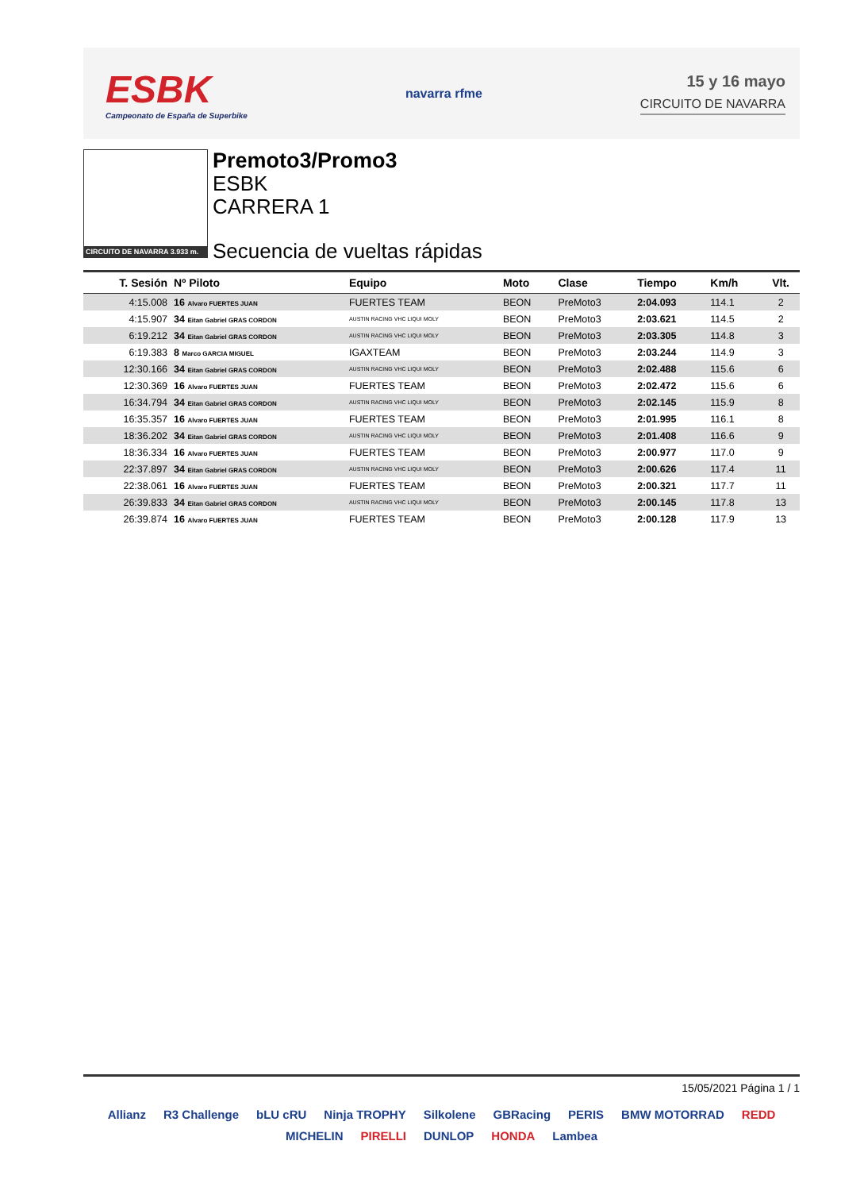ESBK
Campeonato de España de Superbike
navarra rfme
15 y 16 mayo
CIRCUITO DE NAVARRA
CIRCUITO DE NAVARRA 3.933 m.
Premoto3/Promo3
ESBK
CARRERA 1
Secuencia de vueltas rápidas
| T. Sesión | Nº Piloto | Equipo | Moto | Clase | Tiempo | Km/h | Vlt. |
| --- | --- | --- | --- | --- | --- | --- | --- |
| 4:15.008 | 16 Alvaro FUERTES JUAN | FUERTES TEAM | BEON | PreMoto3 | 2:04.093 | 114.1 | 2 |
| 4:15.907 | 34 Eitan Gabriel GRAS CORDON | AUSTIN RACING VHC LIQUI MOLY | BEON | PreMoto3 | 2:03.621 | 114.5 | 2 |
| 6:19.212 | 34 Eitan Gabriel GRAS CORDON | AUSTIN RACING VHC LIQUI MOLY | BEON | PreMoto3 | 2:03.305 | 114.8 | 3 |
| 6:19.383 | 8 Marco GARCIA MIGUEL | IGAXTEAM | BEON | PreMoto3 | 2:03.244 | 114.9 | 3 |
| 12:30.166 | 34 Eitan Gabriel GRAS CORDON | AUSTIN RACING VHC LIQUI MOLY | BEON | PreMoto3 | 2:02.488 | 115.6 | 6 |
| 12:30.369 | 16 Alvaro FUERTES JUAN | FUERTES TEAM | BEON | PreMoto3 | 2:02.472 | 115.6 | 6 |
| 16:34.794 | 34 Eitan Gabriel GRAS CORDON | AUSTIN RACING VHC LIQUI MOLY | BEON | PreMoto3 | 2:02.145 | 115.9 | 8 |
| 16:35.357 | 16 Alvaro FUERTES JUAN | FUERTES TEAM | BEON | PreMoto3 | 2:01.995 | 116.1 | 8 |
| 18:36.202 | 34 Eitan Gabriel GRAS CORDON | AUSTIN RACING VHC LIQUI MOLY | BEON | PreMoto3 | 2:01.408 | 116.6 | 9 |
| 18:36.334 | 16 Alvaro FUERTES JUAN | FUERTES TEAM | BEON | PreMoto3 | 2:00.977 | 117.0 | 9 |
| 22:37.897 | 34 Eitan Gabriel GRAS CORDON | AUSTIN RACING VHC LIQUI MOLY | BEON | PreMoto3 | 2:00.626 | 117.4 | 11 |
| 22:38.061 | 16 Alvaro FUERTES JUAN | FUERTES TEAM | BEON | PreMoto3 | 2:00.321 | 117.7 | 11 |
| 26:39.833 | 34 Eitan Gabriel GRAS CORDON | AUSTIN RACING VHC LIQUI MOLY | BEON | PreMoto3 | 2:00.145 | 117.8 | 13 |
| 26:39.874 | 16 Alvaro FUERTES JUAN | FUERTES TEAM | BEON | PreMoto3 | 2:00.128 | 117.9 | 13 |
15/05/2021 Página 1 / 1
Allianz R3 Challenge bLU cRU Ninja TROPHY Silkolene GBRacing PERIS BMW MOTORRAD REDD MICHELIN PIRELLI DUNLOP HONDA Lambea